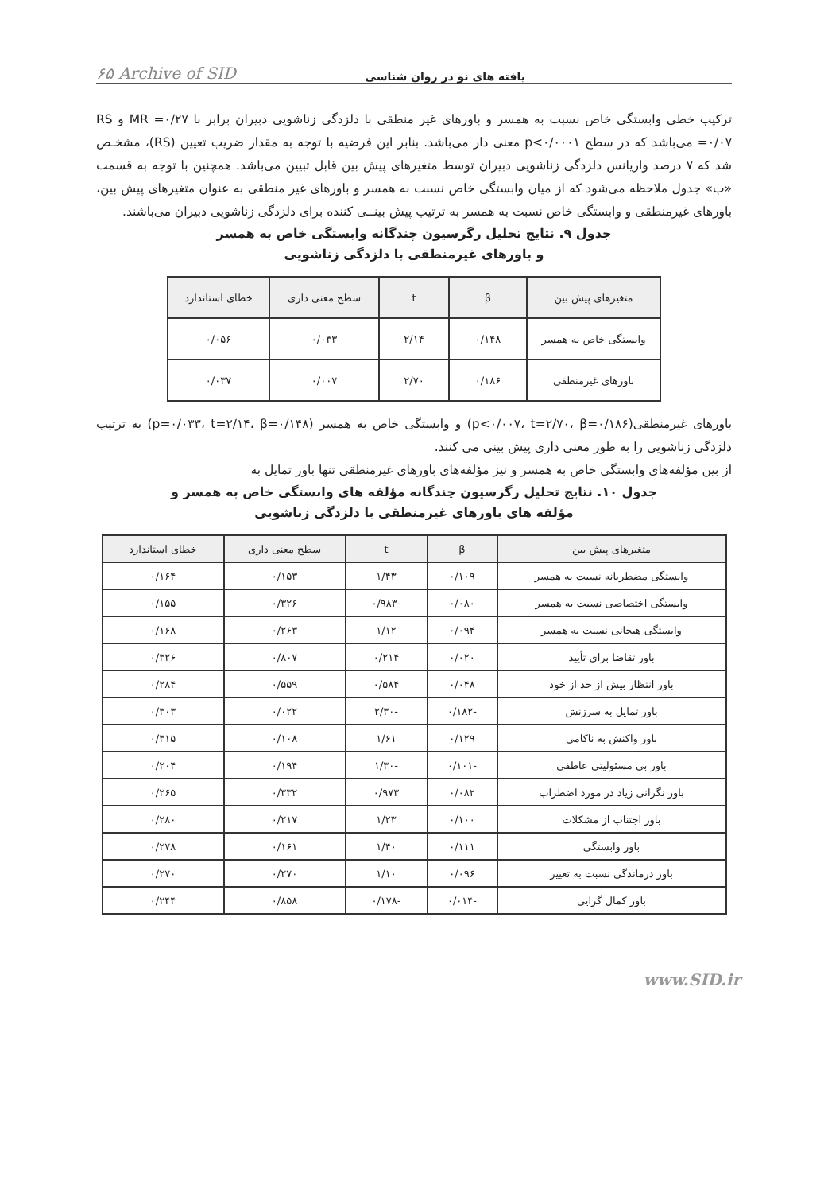یافته های نو در روان شناسی ۶۵ Archive of SID
ترکیب خطی وابستگی خاص نسبت به همسر و باورهای غیر منطقی با دلزدگی زناشویی دبیران برابر با MR =۰/۲۷ و RS =۰/۰۷ می‌باشد که در سطح p<۰/۰۰۰۱ معنی دار می‌باشد. بنابر این فرضیه با توجه به مقدار ضریب تعیین (RS)، مشخـص شد که ۷ درصد واریانس دلزدگی زناشویی دبیران توسط متغیرهای پیش بین قابل تبیین می‌باشد. همچنین با توجه به قسمت «ب» جدول ملاحظه می‌شود که از میان وابستگی خاص نسبت به همسر و باورهای غیر منطقی به عنوان متغیرهای پیش بین، باورهای غیرمنطقی و وابستگی خاص نسبت به همسر به ترتیب پیش بینــی کننده برای دلزدگی زناشویی دبیران می‌باشند.
جدول ۹. نتایج تحلیل رگرسیون چندگانه وابستگی خاص به همسر
و باورهای غیرمنطقی با دلزدگی زناشویی
| متغیرهای پیش بین | β | t | سطح معنی داری | خطای استاندارد |
| --- | --- | --- | --- | --- |
| وابستگی خاص به همسر | ۰/۱۴۸ | ۲/۱۴ | ۰/۰۳۳ | ۰/۰۵۶ |
| باورهای غیرمنطقی | ۰/۱۸۶ | ۲/۷۰ | ۰/۰۰۷ | ۰/۰۳۷ |
باورهای غیرمنطقی(p<۰/۰۰۷، t=۲/۷۰، β=۰/۱۸۶) و وابستگی خاص به همسر (p=۰/۰۳۳، t=۲/۱۴، β=۰/۱۴۸) به ترتیب دلزدگی زناشویی را به طور معنی داری پیش بینی می کنند.
از بین مؤلفه‌های وابستگی خاص به همسر و نیز مؤلفه‌های باورهای غیرمنطقی تنها باور تمایل به
جدول ۱۰. نتایج تحلیل رگرسیون چندگانه مؤلفه های وابستگی خاص به همسر و
مؤلفه های باورهای غیرمنطقی با دلزدگی زناشویی
| متغیرهای پیش بین | β | t | سطح معنی داری | خطای استاندارد |
| --- | --- | --- | --- | --- |
| وابستگی مضطربانه نسبت به همسر | ۰/۱۰۹ | ۱/۴۳ | ۰/۱۵۳ | ۰/۱۶۴ |
| وابستگی اختصاصی نسبت به همسر | ۰/۰۸۰ | -۰/۹۸۳ | ۰/۳۲۶ | ۰/۱۵۵ |
| وابستگی هیجانی نسبت به همسر | ۰/۰۹۴ | ۱/۱۲ | ۰/۲۶۳ | ۰/۱۶۸ |
| باور تقاضا برای تأیید | ۰/۰۲۰ | ۰/۲۱۴ | ۰/۸۰۷ | ۰/۳۲۶ |
| باور انتظار بیش از حد از خود | ۰/۰۴۸ | ۰/۵۸۴ | ۰/۵۵۹ | ۰/۲۸۴ |
| باور تمایل به سرزنش | -۰/۱۸۲ | -۲/۳۰ | ۰/۰۲۲ | ۰/۳۰۳ |
| باور واکنش به ناکامی | ۰/۱۲۹ | ۱/۶۱ | ۰/۱۰۸ | ۰/۳۱۵ |
| باور بی مسئولیتی عاطفی | -۰/۱۰۱ | -۱/۳۰ | ۰/۱۹۴ | ۰/۲۰۴ |
| باور نگرانی زیاد در مورد اضطراب | ۰/۰۸۲ | ۰/۹۷۳ | ۰/۳۳۲ | ۰/۲۶۵ |
| باور اجتناب از مشکلات | ۰/۱۰۰ | ۱/۲۳ | ۰/۲۱۷ | ۰/۲۸۰ |
| باور وابستگی | ۰/۱۱۱ | ۱/۴۰ | ۰/۱۶۱ | ۰/۲۷۸ |
| باور درماندگی نسبت به تغییر | ۰/۰۹۶ | ۱/۱۰ | ۰/۲۷۰ | ۰/۲۷۰ |
| باور کمال گرایی | -۰/۰۱۴ | -۰/۱۷۸ | ۰/۸۵۸ | ۰/۲۴۴ |
www.SID.ir